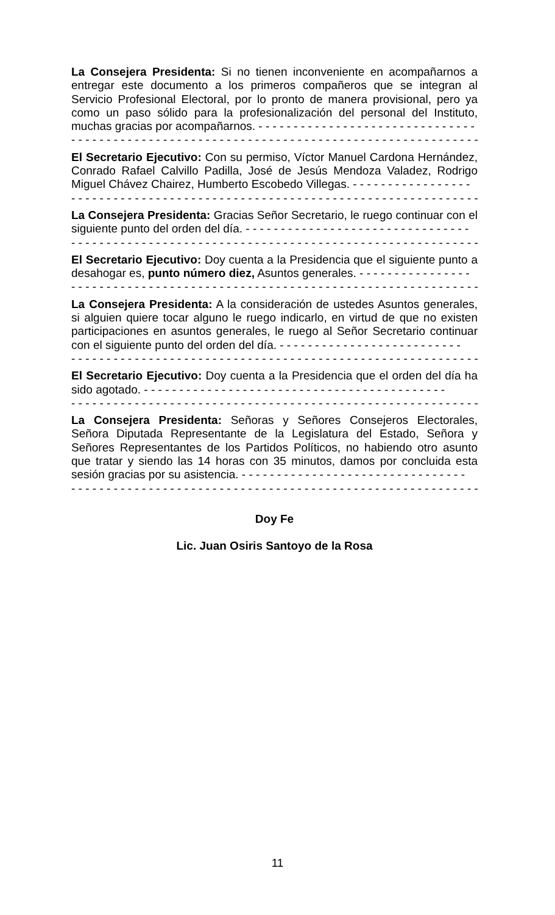La Consejera Presidenta: Si no tienen inconveniente en acompañarnos a entregar este documento a los primeros compañeros que se integran al Servicio Profesional Electoral, por lo pronto de manera provisional, pero ya como un paso sólido para la profesionalización del personal del Instituto, muchas gracias por acompañarnos. - - - - - - - - - - - - - - - - - - - - - - - - - - - - - - -
- - - - - - - - - - - - - - - - - - - - - - - - - - - - - - - - - - - - - - - - - - - - - - - - - - - - - - - - - - - - - -
El Secretario Ejecutivo: Con su permiso, Víctor Manuel Cardona Hernández, Conrado Rafael Calvillo Padilla, José de Jesús Mendoza Valadez, Rodrigo Miguel Chávez Chairez, Humberto Escobedo Villegas. - - - - - - - - - - - - - - - - -
- - - - - - - - - - - - - - - - - - - - - - - - - - - - - - - - - - - - - - - - - - - - - - - - - - - - - - - - - - - - - -
La Consejera Presidenta: Gracias Señor Secretario, le ruego continuar con el siguiente punto del orden del día. - - - - - - - - - - - - - - - - - - - - - - - - - - - - - - - -
- - - - - - - - - - - - - - - - - - - - - - - - - - - - - - - - - - - - - - - - - - - - - - - - - - - - - - - - - - - - - -
El Secretario Ejecutivo: Doy cuenta a la Presidencia que el siguiente punto a desahogar es, punto número diez, Asuntos generales. - - - - - - - - - - - - - - - -
- - - - - - - - - - - - - - - - - - - - - - - - - - - - - - - - - - - - - - - - - - - - - - - - - - - - - - - - - - - - - -
La Consejera Presidenta: A la consideración de ustedes Asuntos generales, si alguien quiere tocar alguno le ruego indicarlo, en virtud de que no existen participaciones en asuntos generales, le ruego al Señor Secretario continuar con el siguiente punto del orden del día. - - - - - - - - - - - - - - - - - - - - - - - - - -
- - - - - - - - - - - - - - - - - - - - - - - - - - - - - - - - - - - - - - - - - - - - - - - - - - - - - - - - - - - - - -
El Secretario Ejecutivo: Doy cuenta a la Presidencia que el orden del día ha sido agotado. - - - - - - - - - - - - - - - - - - - - - - - - - - - - - - - - - - - - - - - - - - -
- - - - - - - - - - - - - - - - - - - - - - - - - - - - - - - - - - - - - - - - - - - - - - - - - - - - - - - - - - - - - -
La Consejera Presidenta: Señoras y Señores Consejeros Electorales, Señora Diputada Representante de la Legislatura del Estado, Señora y Señores Representantes de los Partidos Políticos, no habiendo otro asunto que tratar y siendo las 14 horas con 35 minutos, damos por concluida esta sesión gracias por su asistencia. - - - - - - - - - - - - - - - - - - - - - - - - - - - - - - - -
- - - - - - - - - - - - - - - - - - - - - - - - - - - - - - - - - - - - - - - - - - - - - - - - - - - - - - - - - - - - - -
Doy Fe
Lic. Juan Osiris Santoyo de la Rosa
11